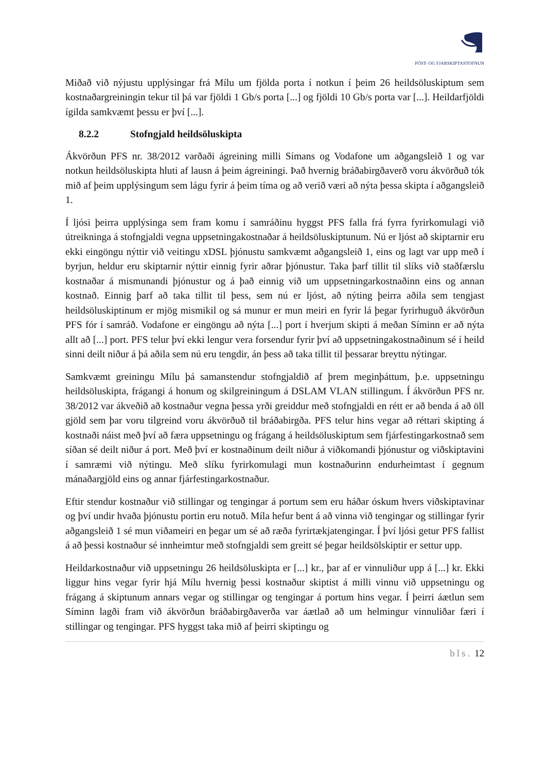PÓST- OG FJARSKIPTASTOFNUN
Miðað við nýjustu upplýsingar frá Mílu um fjölda porta í notkun í þeim 26 heildsöluskiptum sem kostnaðargreiningin tekur til þá var fjöldi 1 Gb/s porta [...] og fjöldi 10 Gb/s porta var [...]. Heildarfjöldi ígilda samkvæmt þessu er því [...].
8.2.2 Stofngjald heildsöluskipta
Ákvörðun PFS nr. 38/2012 varðaði ágreining milli Símans og Vodafone um aðgangsleið 1 og var notkun heildsöluskipta hluti af lausn á þeim ágreiningi. Það hvernig bráðabirgðaverð voru ákvörðuð tók mið af þeim upplýsingum sem lágu fyrir á þeim tíma og að verið væri að nýta þessa skipta í aðgangsleið 1.
Í ljósi þeirra upplýsinga sem fram komu í samráðinu hyggst PFS falla frá fyrra fyrirkomulagi við útreikninga á stofngjaldi vegna uppsetningakostnaðar á heildsöluskiptunum. Nú er ljóst að skiptarnir eru ekki eingöngu nýttir við veitingu xDSL þjónustu samkvæmt aðgangsleið 1, eins og lagt var upp með í byrjun, heldur eru skiptarnir nýttir einnig fyrir aðrar þjónustur. Taka þarf tillit til slíks við staðfærslu kostnaðar á mismunandi þjónustur og á það einnig við um uppsetningarkostnaðinn eins og annan kostnað. Einnig þarf að taka tillit til þess, sem nú er ljóst, að nýting þeirra aðila sem tengjast heildsöluskiptinum er mjög mismikil og sá munur er mun meiri en fyrir lá þegar fyrirhuguð ákvörðun PFS fór í samráð. Vodafone er eingöngu að nýta [...] port í hverjum skipti á meðan Síminn er að nýta allt að [...] port. PFS telur því ekki lengur vera forsendur fyrir því að uppsetningakostnaðinum sé í heild sinni deilt niður á þá aðila sem nú eru tengdir, án þess að taka tillit til þessarar breyttu nýtingar.
Samkvæmt greiningu Mílu þá samanstendur stofngjaldið af þrem meginþáttum, þ.e. uppsetningu heildsöluskipta, frágangi á honum og skilgreiningum á DSLAM VLAN stillingum. Í ákvörðun PFS nr. 38/2012 var ákveðið að kostnaður vegna þessa yrði greiddur með stofngjaldi en rétt er að benda á að öll gjöld sem þar voru tilgreind voru ákvörðuð til bráðabirgða. PFS telur hins vegar að réttari skipting á kostnaði náist með því að færa uppsetningu og frágang á heildsöluskiptum sem fjárfestingarkostnað sem síðan sé deilt niður á port. Með því er kostnaðinum deilt niður á viðkomandi þjónustur og viðskiptavini í samræmi við nýtingu. Með slíku fyrirkomulagi mun kostnaðurinn endurheimtast í gegnum mánaðargjöld eins og annar fjárfestingarkostnaður.
Eftir stendur kostnaður við stillingar og tengingar á portum sem eru háðar óskum hvers viðskiptavinar og því undir hvaða þjónustu portin eru notuð. Míla hefur bent á að vinna við tengingar og stillingar fyrir aðgangsleið 1 sé mun viðameiri en þegar um sé að ræða fyrirtækjatengingar. Í því ljósi getur PFS fallist á að þessi kostnaður sé innheimtur með stofngjaldi sem greitt sé þegar heildsölskiptir er settur upp.
Heildarkostnaður við uppsetningu 26 heildsöluskipta er [...] kr., þar af er vinnuliður upp á [...] kr. Ekki liggur hins vegar fyrir hjá Mílu hvernig þessi kostnaður skiptist á milli vinnu við uppsetningu og frágang á skiptunum annars vegar og stillingar og tengingar á portum hins vegar. Í þeirri áætlun sem Síminn lagði fram við ákvörðun bráðabirgðaverða var áætlað að um helmingur vinnuliðar færi í stillingar og tengingar. PFS hyggst taka mið af þeirri skiptingu og
bls. 12